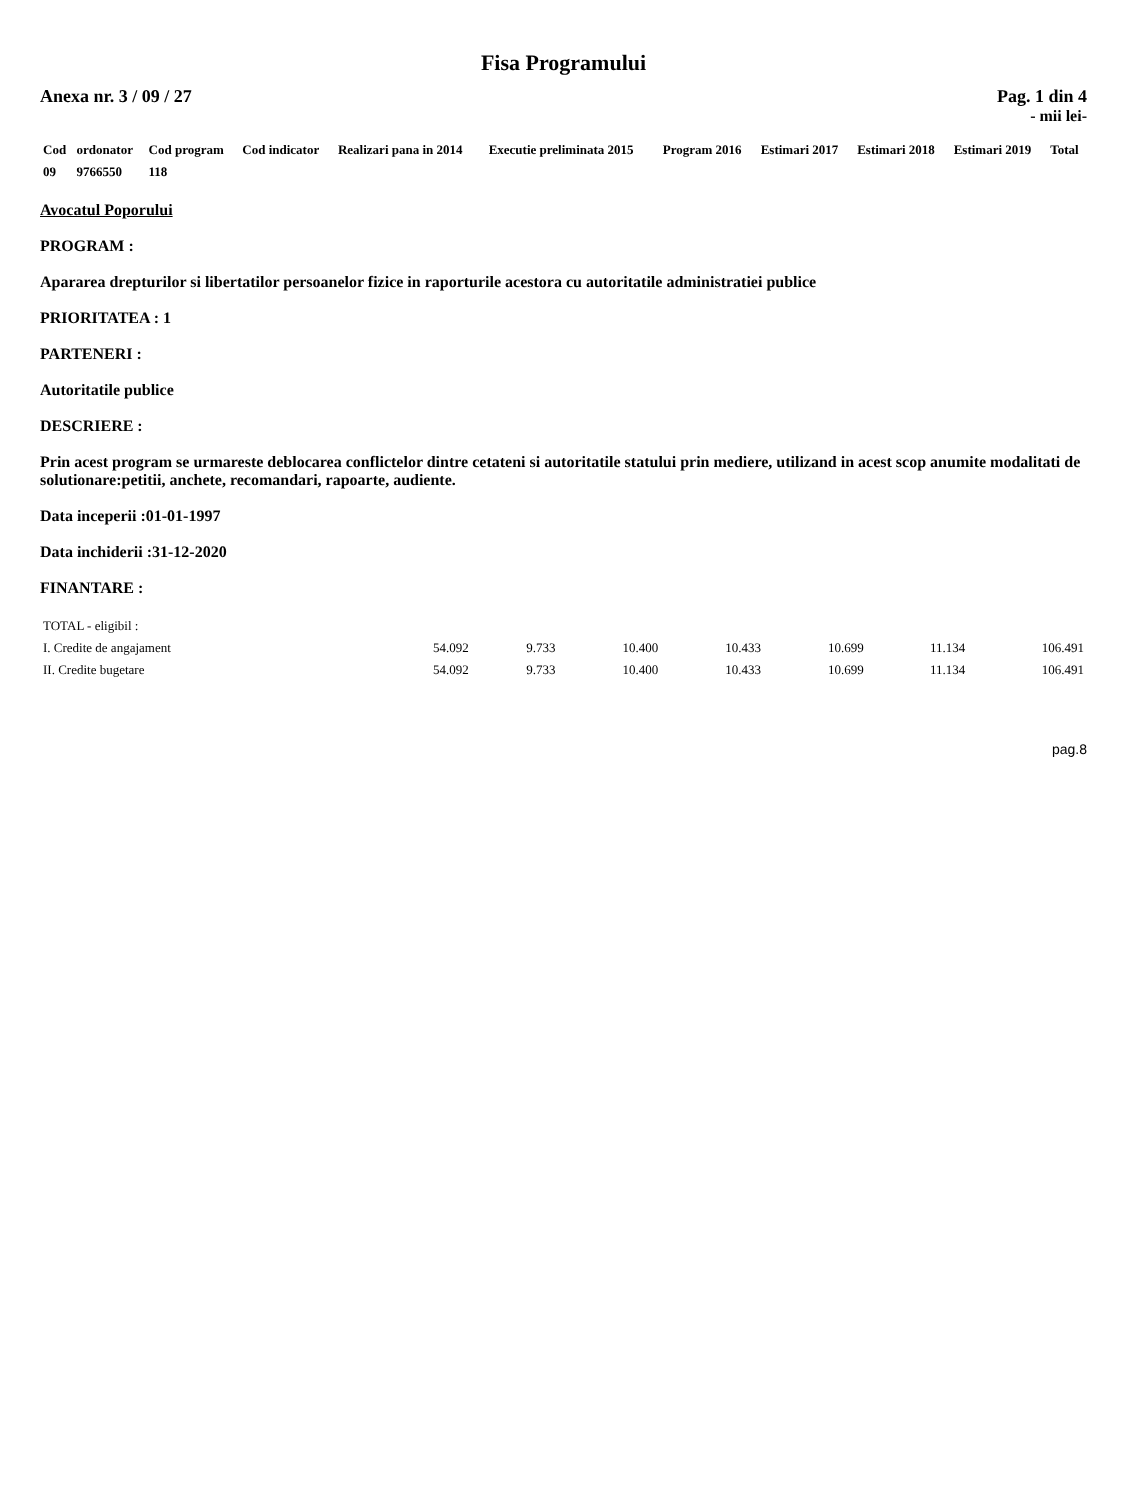Fisa Programului
Anexa nr. 3 / 09 / 27 Pag. 1 din 4
- mii lei-
| Cod | ordonator | Cod program | Cod indicator | Realizari pana in 2014 | Executie preliminata 2015 | Program 2016 | Estimari 2017 | Estimari 2018 | Estimari 2019 | Total |
| --- | --- | --- | --- | --- | --- | --- | --- | --- | --- | --- |
| 09 | 9766550 | 118 | | | | | | | | |
Avocatul Poporului
PROGRAM :
Apararea drepturilor si libertatilor persoanelor fizice in raporturile acestora cu autoritatile administratiei publice
PRIORITATEA : 1
PARTENERI :
Autoritatile publice
DESCRIERE :
Prin acest program se urmareste deblocarea conflictelor dintre cetateni si autoritatile statului prin mediere, utilizand in acest scop anumite modalitati de solutionare:petitii, anchete, recomandari, rapoarte, audiente.
Data inceperii :01-01-1997
Data inchiderii :31-12-2020
FINANTARE :
| TOTAL - eligibil : | | | | | | | |
| I. Credite de angajament | 54.092 | 9.733 | 10.400 | 10.433 | 10.699 | 11.134 | 106.491 |
| II. Credite bugetare | 54.092 | 9.733 | 10.400 | 10.433 | 10.699 | 11.134 | 106.491 |
pag.8